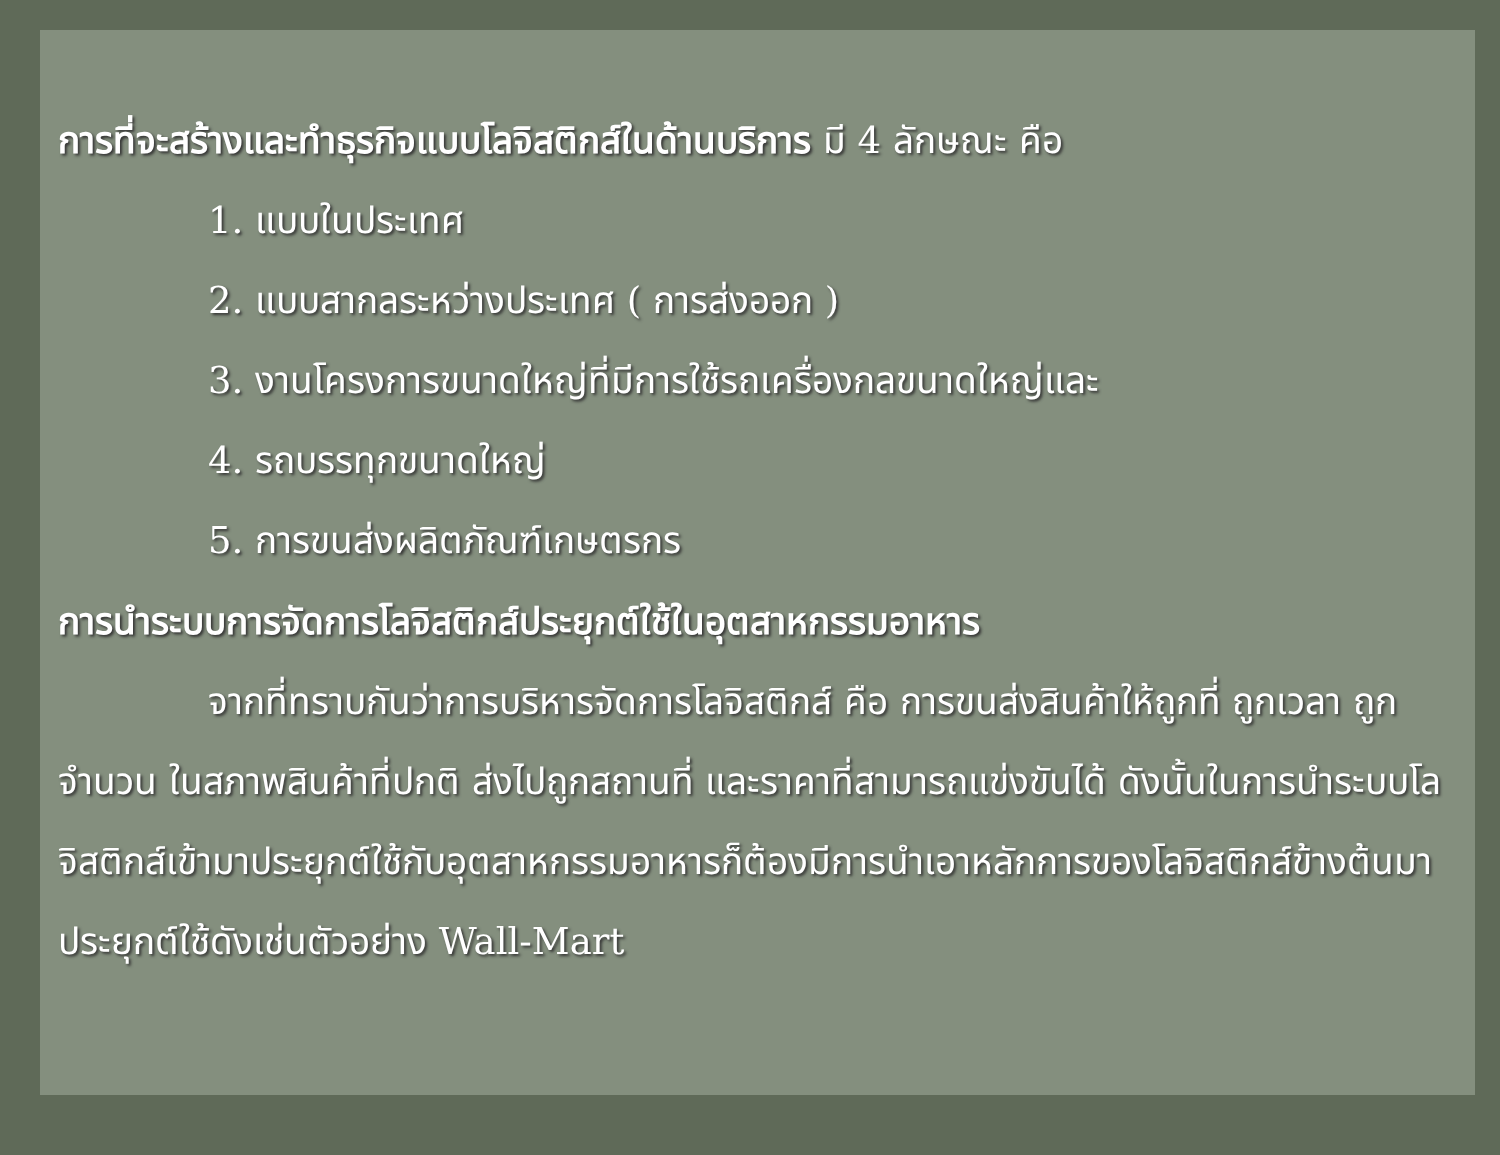การที่จะสร้างและทำธุรกิจแบบโลจิสติกส์ในด้านบริการ มี 4 ลักษณะ คือ
1. แบบในประเทศ
2. แบบสากลระหว่างประเทศ ( การส่งออก )
3. งานโครงการขนาดใหญ่ที่มีการใช้รถเครื่องกลขนาดใหญ่และ
4. รถบรรทุกขนาดใหญ่
5. การขนส่งผลิตภัณฑ์เกษตรกร
การนำระบบการจัดการโลจิสติกส์ประยุกต์ใช้ในอุตสาหกรรมอาหาร
จากที่ทราบกันว่าการบริหารจัดการโลจิสติกส์ คือ การขนส่งสินค้าให้ถูกที่ ถูกเวลา ถูกจำนวน ในสภาพสินค้าที่ปกติ ส่งไปถูกสถานที่ และราคาที่สามารถแข่งขันได้ ดังนั้นในการนำระบบโลจิสติกส์เข้ามาประยุกต์ใช้กับอุตสาหกรรมอาหารก็ต้องมีการนำเอาหลักการของโลจิสติกส์ข้างต้นมาประยุกต์ใช้ดังเช่นตัวอย่าง Wall-Mart